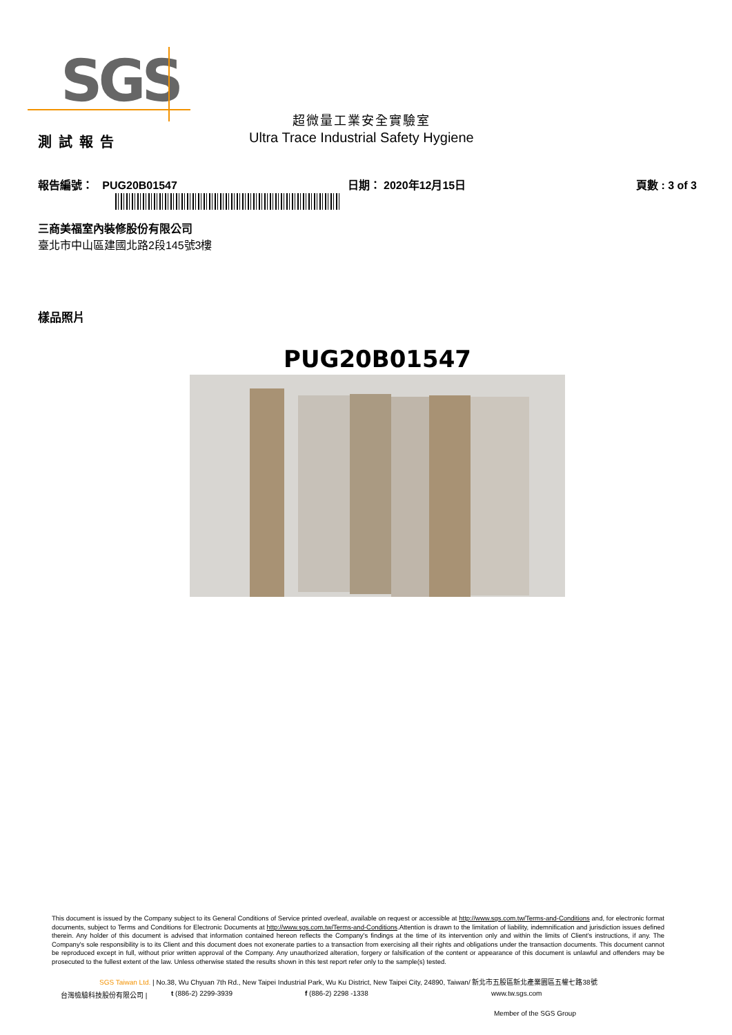SGS
超微量工業安全實驗室
測試報告
Ultra Trace Industrial Safety Hygiene
報告編號： PUG20B01547 日期： 2020年12月15日 頁數 : 3 of 3
三商美福室內裝修股份有限公司
臺北市中山區建國北路2段145號3樓
樣品照片
PUG20B01547
This document is issued by the Company subject to its General Conditions of Service printed overleaf, available on request or accessible at http://www.sgs.com.tw/Terms-and-Conditions and, for electronic format documents, subject to Terms and Conditions for Electronic Documents at http://www.sgs.com.tw/Terms-and-Conditions.Attention is drawn to the limitation of liability, indemnification and jurisdiction issues defined therein. Any holder of this document is advised that information contained hereon reflects the Company's findings at the time of its intervention only and within the limits of Client's instructions, if any. The Company's sole responsibility is to its Client and this document does not exonerate parties to a transaction from exercising all their rights and obligations under the transaction documents. This document cannot be reproduced except in full, without prior written approval of the Company. Any unauthorized alteration, forgery or falsification of the content or appearance of this document is unlawful and offenders may be prosecuted to the fullest extent of the law. Unless otherwise stated the results shown in this test report refer only to the sample(s) tested.
SGS Taiwan Ltd. | No.38, Wu Chyuan 7th Rd., New Taipei Industrial Park, Wu Ku District, New Taipei City, 24890, Taiwan/ 新北市五股區新北產業園區五權七路38號
台灣檢驗科技股份有限公司 | t (886-2) 2299-3939 f (886-2) 2298 -1338 www.tw.sgs.com
Member of the SGS Group